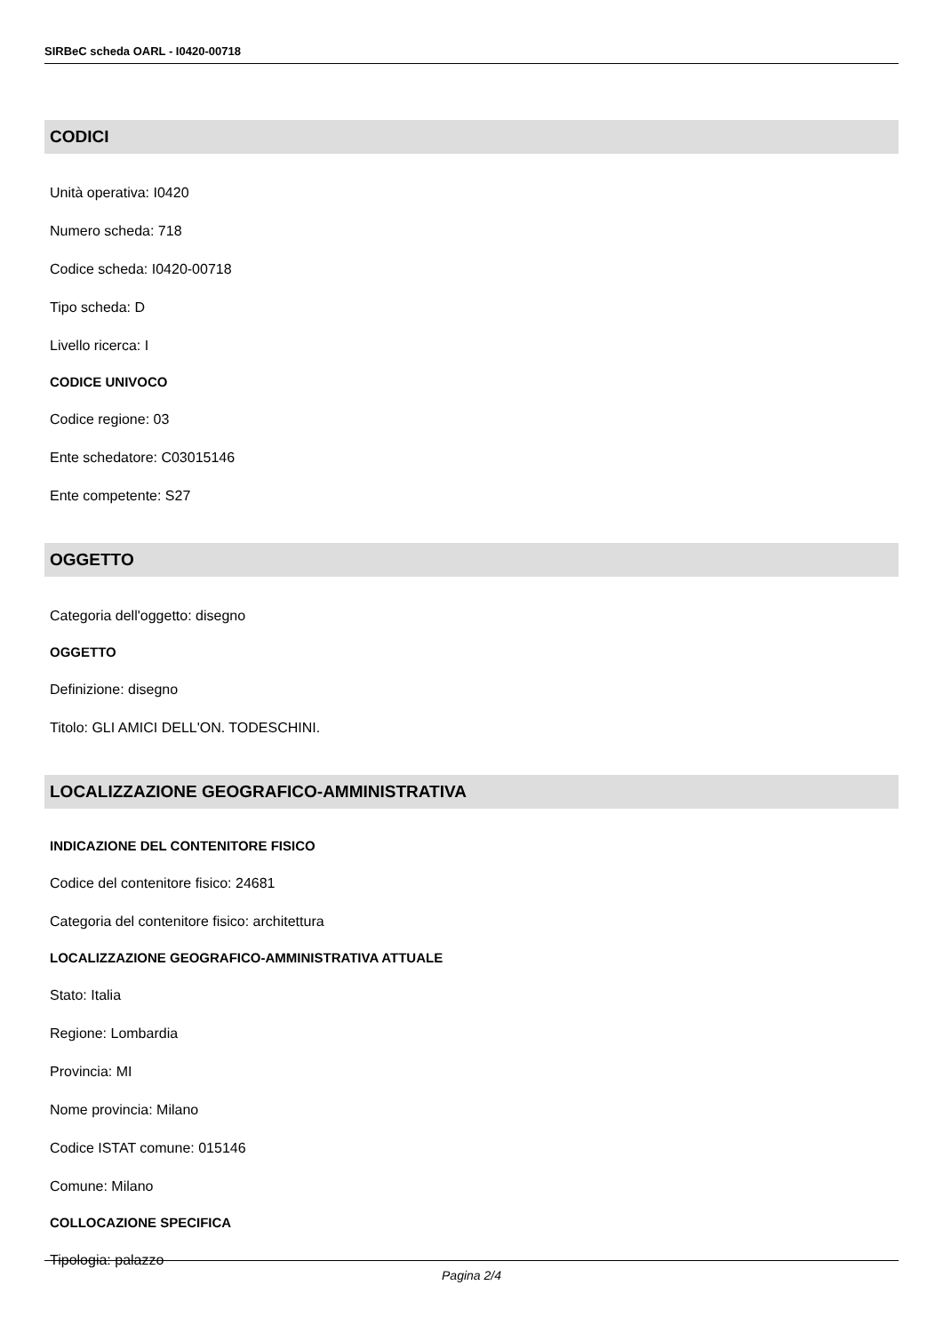SIRBeC scheda OARL - I0420-00718
CODICI
Unità operativa: I0420
Numero scheda: 718
Codice scheda: I0420-00718
Tipo scheda: D
Livello ricerca: I
CODICE UNIVOCO
Codice regione: 03
Ente schedatore: C03015146
Ente competente: S27
OGGETTO
Categoria dell'oggetto: disegno
OGGETTO
Definizione: disegno
Titolo: GLI AMICI DELL'ON. TODESCHINI.
LOCALIZZAZIONE GEOGRAFICO-AMMINISTRATIVA
INDICAZIONE DEL CONTENITORE FISICO
Codice del contenitore fisico: 24681
Categoria del contenitore fisico: architettura
LOCALIZZAZIONE GEOGRAFICO-AMMINISTRATIVA ATTUALE
Stato: Italia
Regione: Lombardia
Provincia: MI
Nome provincia: Milano
Codice ISTAT comune: 015146
Comune: Milano
COLLOCAZIONE SPECIFICA
Tipologia: palazzo
Pagina 2/4